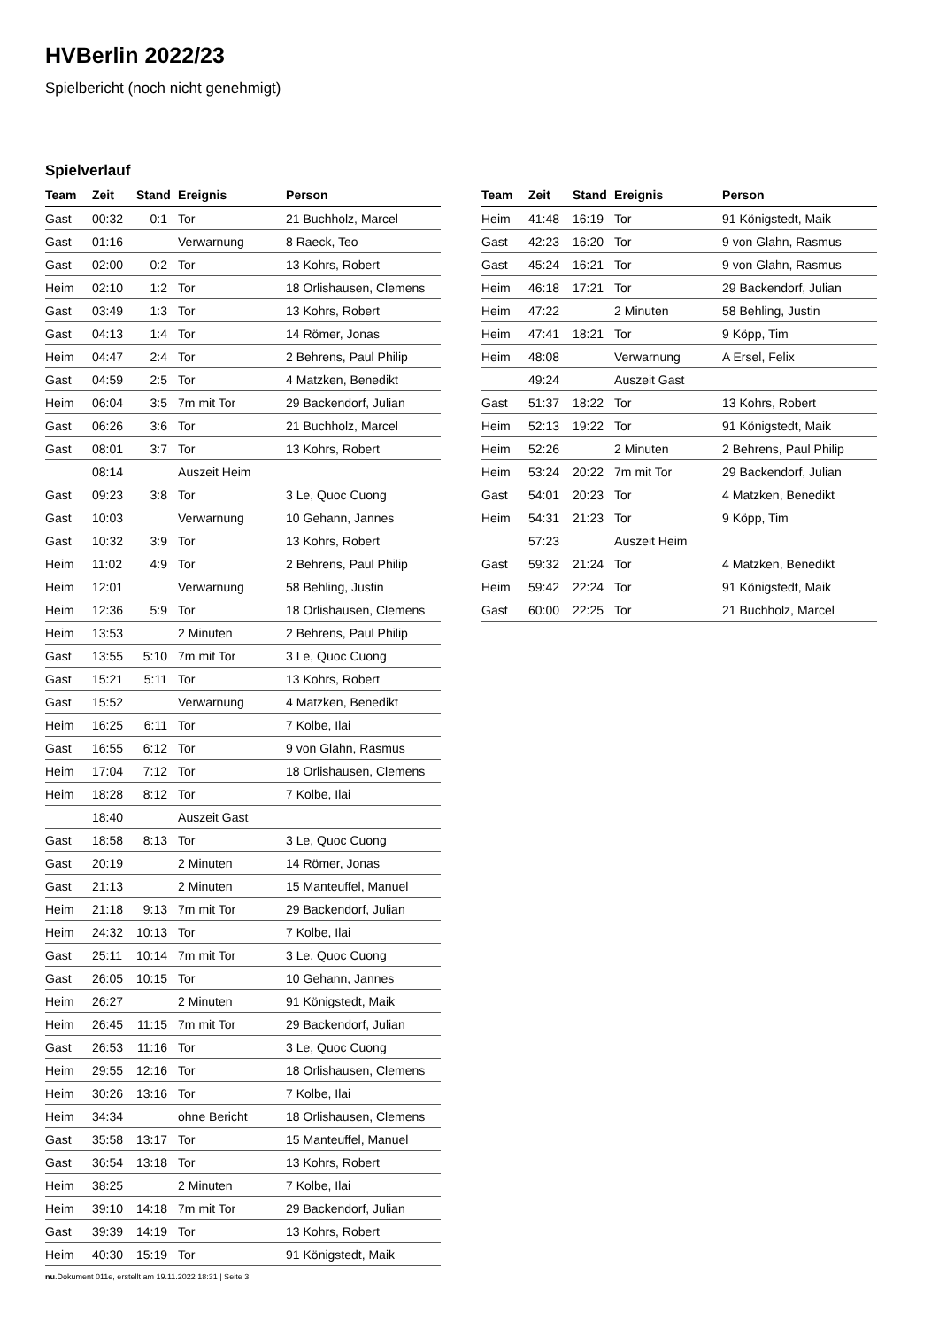HVBerlin 2022/23
Spielbericht (noch nicht genehmigt)
Spielverlauf
| Team | Zeit | Stand | Ereignis | Person |
| --- | --- | --- | --- | --- |
| Gast | 00:32 | 0:1 | Tor | 21 Buchholz, Marcel |
| Gast | 01:16 | | Verwarnung | 8 Raeck, Teo |
| Gast | 02:00 | 0:2 | Tor | 13 Kohrs, Robert |
| Heim | 02:10 | 1:2 | Tor | 18 Orlishausen, Clemens |
| Gast | 03:49 | 1:3 | Tor | 13 Kohrs, Robert |
| Gast | 04:13 | 1:4 | Tor | 14 Römer, Jonas |
| Heim | 04:47 | 2:4 | Tor | 2 Behrens, Paul Philip |
| Gast | 04:59 | 2:5 | Tor | 4 Matzken, Benedikt |
| Heim | 06:04 | 3:5 | 7m mit Tor | 29 Backendorf, Julian |
| Gast | 06:26 | 3:6 | Tor | 21 Buchholz, Marcel |
| Gast | 08:01 | 3:7 | Tor | 13 Kohrs, Robert |
| | 08:14 | | Auszeit Heim | |
| Gast | 09:23 | 3:8 | Tor | 3 Le, Quoc Cuong |
| Gast | 10:03 | | Verwarnung | 10 Gehann, Jannes |
| Gast | 10:32 | 3:9 | Tor | 13 Kohrs, Robert |
| Heim | 11:02 | 4:9 | Tor | 2 Behrens, Paul Philip |
| Heim | 12:01 | | Verwarnung | 58 Behling, Justin |
| Heim | 12:36 | 5:9 | Tor | 18 Orlishausen, Clemens |
| Heim | 13:53 | | 2 Minuten | 2 Behrens, Paul Philip |
| Gast | 13:55 | 5:10 | 7m mit Tor | 3 Le, Quoc Cuong |
| Gast | 15:21 | 5:11 | Tor | 13 Kohrs, Robert |
| Gast | 15:52 | | Verwarnung | 4 Matzken, Benedikt |
| Heim | 16:25 | 6:11 | Tor | 7 Kolbe, Ilai |
| Gast | 16:55 | 6:12 | Tor | 9 von Glahn, Rasmus |
| Heim | 17:04 | 7:12 | Tor | 18 Orlishausen, Clemens |
| Heim | 18:28 | 8:12 | Tor | 7 Kolbe, Ilai |
| | 18:40 | | Auszeit Gast | |
| Gast | 18:58 | 8:13 | Tor | 3 Le, Quoc Cuong |
| Gast | 20:19 | | 2 Minuten | 14 Römer, Jonas |
| Gast | 21:13 | | 2 Minuten | 15 Manteuffel, Manuel |
| Heim | 21:18 | 9:13 | 7m mit Tor | 29 Backendorf, Julian |
| Heim | 24:32 | 10:13 | Tor | 7 Kolbe, Ilai |
| Gast | 25:11 | 10:14 | 7m mit Tor | 3 Le, Quoc Cuong |
| Gast | 26:05 | 10:15 | Tor | 10 Gehann, Jannes |
| Heim | 26:27 | | 2 Minuten | 91 Königstedt, Maik |
| Heim | 26:45 | 11:15 | 7m mit Tor | 29 Backendorf, Julian |
| Gast | 26:53 | 11:16 | Tor | 3 Le, Quoc Cuong |
| Heim | 29:55 | 12:16 | Tor | 18 Orlishausen, Clemens |
| Heim | 30:26 | 13:16 | Tor | 7 Kolbe, Ilai |
| Heim | 34:34 | | ohne Bericht | 18 Orlishausen, Clemens |
| Gast | 35:58 | 13:17 | Tor | 15 Manteuffel, Manuel |
| Gast | 36:54 | 13:18 | Tor | 13 Kohrs, Robert |
| Heim | 38:25 | | 2 Minuten | 7 Kolbe, Ilai |
| Heim | 39:10 | 14:18 | 7m mit Tor | 29 Backendorf, Julian |
| Gast | 39:39 | 14:19 | Tor | 13 Kohrs, Robert |
| Heim | 40:30 | 15:19 | Tor | 91 Königstedt, Maik |
| Team | Zeit | Stand | Ereignis | Person |
| --- | --- | --- | --- | --- |
| Heim | 41:48 | 16:19 | Tor | 91 Königstedt, Maik |
| Gast | 42:23 | 16:20 | Tor | 9 von Glahn, Rasmus |
| Gast | 45:24 | 16:21 | Tor | 9 von Glahn, Rasmus |
| Heim | 46:18 | 17:21 | Tor | 29 Backendorf, Julian |
| Heim | 47:22 | | 2 Minuten | 58 Behling, Justin |
| Heim | 47:41 | 18:21 | Tor | 9 Köpp, Tim |
| Heim | 48:08 | | Verwarnung | A Ersel, Felix |
| | 49:24 | | Auszeit Gast | |
| Gast | 51:37 | 18:22 | Tor | 13 Kohrs, Robert |
| Heim | 52:13 | 19:22 | Tor | 91 Königstedt, Maik |
| Heim | 52:26 | | 2 Minuten | 2 Behrens, Paul Philip |
| Heim | 53:24 | 20:22 | 7m mit Tor | 29 Backendorf, Julian |
| Gast | 54:01 | 20:23 | Tor | 4 Matzken, Benedikt |
| Heim | 54:31 | 21:23 | Tor | 9 Köpp, Tim |
| | 57:23 | | Auszeit Heim | |
| Gast | 59:32 | 21:24 | Tor | 4 Matzken, Benedikt |
| Heim | 59:42 | 22:24 | Tor | 91 Königstedt, Maik |
| Gast | 60:00 | 22:25 | Tor | 21 Buchholz, Marcel |
nu.Dokument 011e, erstellt am 19.11.2022 18:31 | Seite 3